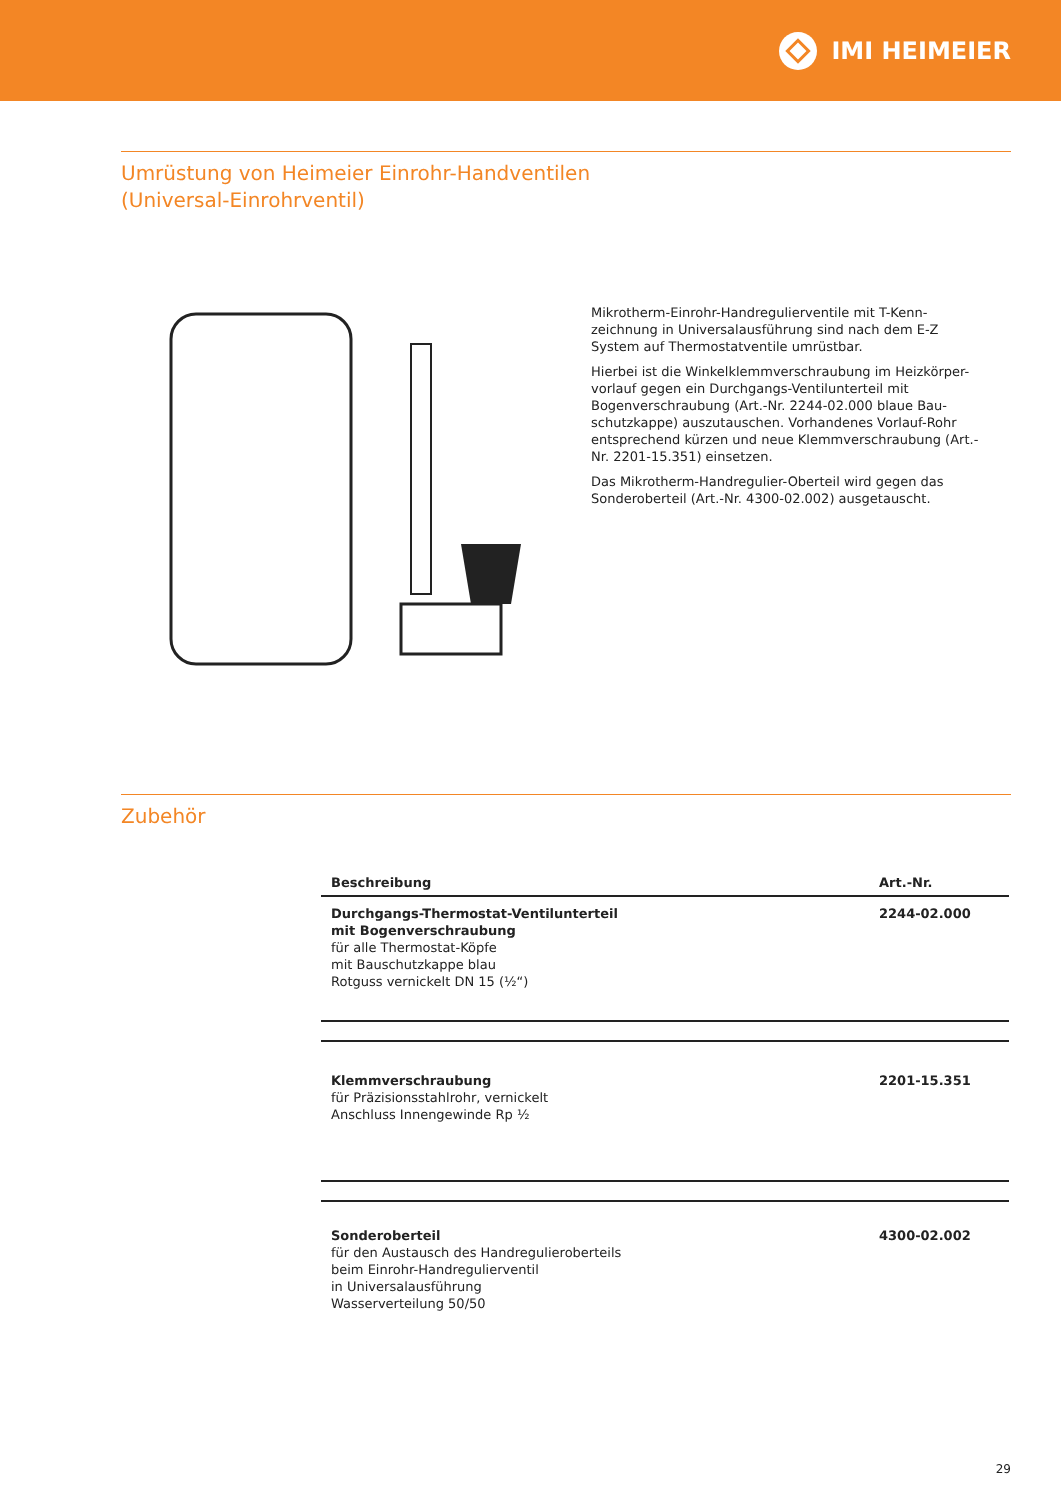IMI HEIMEIER
Umrüstung von Heimeier Einrohr-Handventilen
(Universal-Einrohrventil)
Mikrotherm-Einrohr-Handregulierventile mit T-Kenn-zeichnung in Universalausführung sind nach dem E-Z System auf Thermostatventile umrüstbar.
Hierbei ist die Winkelklemmverschraubung im Heizkörper-vorlauf gegen ein Durchgangs-Ventilunterteil mit Bogenverschraubung (Art.-Nr. 2244-02.000 blaue Bau-schutzkappe) auszutauschen. Vorhandenes Vorlauf-Rohr entsprechend kürzen und neue Klemmverschraubung (Art.-Nr. 2201-15.351) einsetzen.
Das Mikrotherm-Handregulier-Oberteil wird gegen das Sonderoberteil (Art.-Nr. 4300-02.002) ausgetauscht.
Zubehör
| Beschreibung | Art.-Nr. |
| --- | --- |
| Durchgangs-Thermostat-Ventilunterteil mit Bogenverschraubung für alle Thermostat-Köpfe mit Bauschutzkappe blau Rotguss vernickelt DN 15 (½“) | 2244-02.000 |
| Klemmverschraubung für Präzisionsstahlrohr, vernickelt Anschluss Innengewinde Rp ½ | 2201-15.351 |
| Sonderoberteil für den Austausch des Handregulieroberteils beim Einrohr-Handregulierventil in Universalausführung Wasserverteilung 50/50 | 4300-02.002 |
29